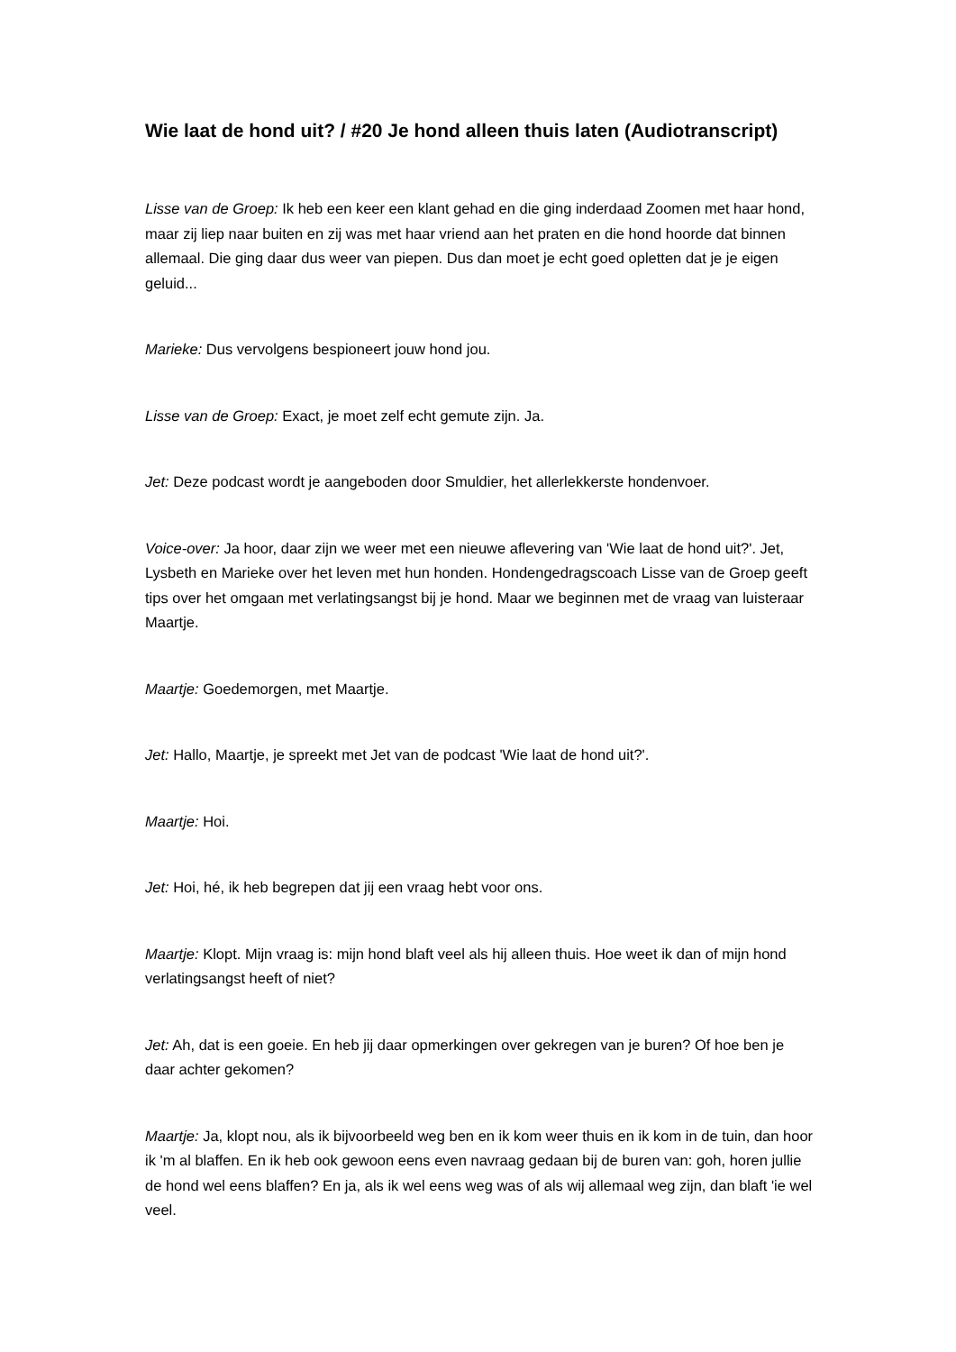Wie laat de hond uit? / #20 Je hond alleen thuis laten (Audiotranscript)
Lisse van de Groep: Ik heb een keer een klant gehad en die ging inderdaad Zoomen met haar hond, maar zij liep naar buiten en zij was met haar vriend aan het praten en die hond hoorde dat binnen allemaal. Die ging daar dus weer van piepen. Dus dan moet je echt goed opletten dat je je eigen geluid...
Marieke: Dus vervolgens bespioneert jouw hond jou.
Lisse van de Groep: Exact, je moet zelf echt gemute zijn. Ja.
Jet: Deze podcast wordt je aangeboden door Smuldier, het allerlekkerste hondenvoer.
Voice-over: Ja hoor, daar zijn we weer met een nieuwe aflevering van 'Wie laat de hond uit?'. Jet, Lysbeth en Marieke over het leven met hun honden. Hondengedragscoach Lisse van de Groep geeft tips over het omgaan met verlatingsangst bij je hond. Maar we beginnen met de vraag van luisteraar Maartje.
Maartje: Goedemorgen, met Maartje.
Jet: Hallo, Maartje, je spreekt met Jet van de podcast 'Wie laat de hond uit?'.
Maartje: Hoi.
Jet: Hoi, hé, ik heb begrepen dat jij een vraag hebt voor ons.
Maartje: Klopt. Mijn vraag is: mijn hond blaft veel als hij alleen thuis. Hoe weet ik dan of mijn hond verlatingsangst heeft of niet?
Jet: Ah, dat is een goeie. En heb jij daar opmerkingen over gekregen van je buren? Of hoe ben je daar achter gekomen?
Maartje: Ja, klopt nou, als ik bijvoorbeeld weg ben en ik kom weer thuis en ik kom in de tuin, dan hoor ik 'm al blaffen. En ik heb ook gewoon eens even navraag gedaan bij de buren van: goh, horen jullie de hond wel eens blaffen? En ja, als ik wel eens weg was of als wij allemaal weg zijn, dan blaft 'ie wel veel.